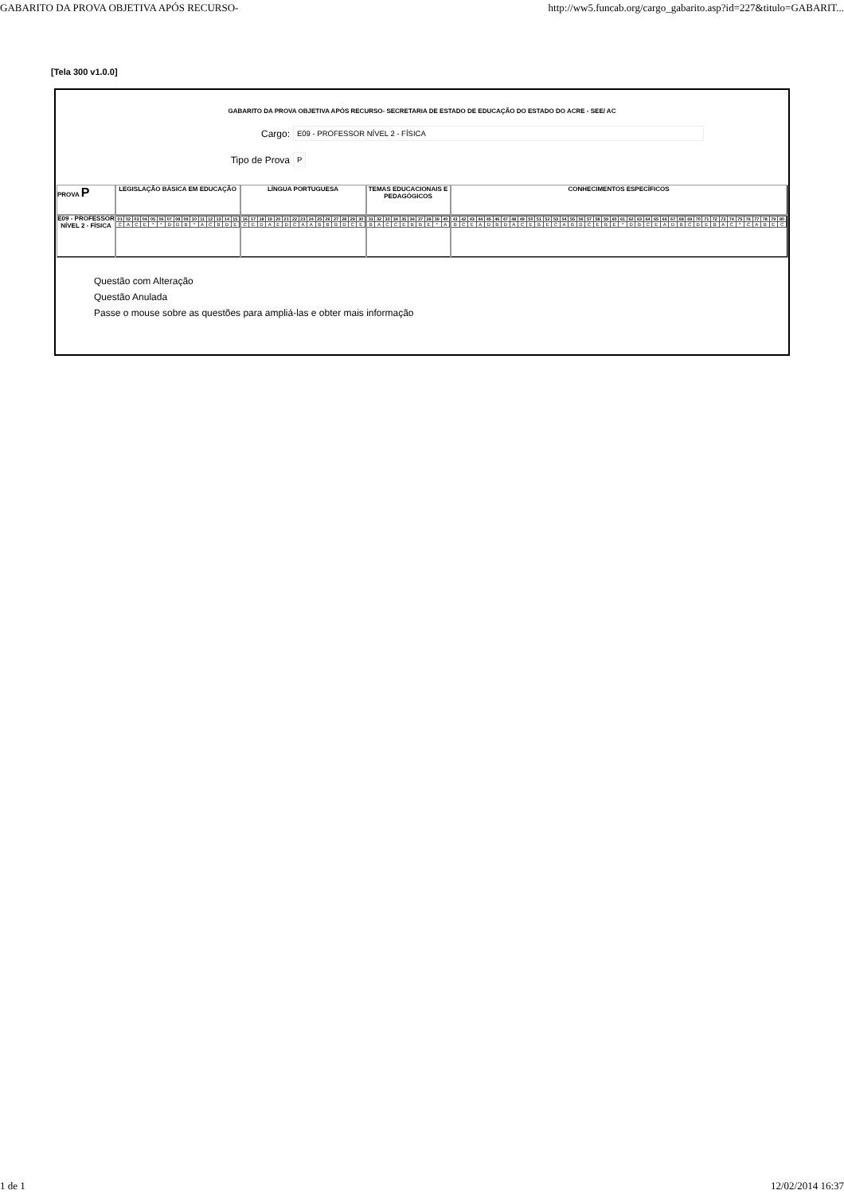GABARITO DA PROVA OBJETIVA APÓS RECURSO- http://ww5.funcab.org/cargo_gabarito.asp?id=227&titulo=GABARIT...
[Tela 300 v1.0.0]
GABARITO DA PROVA OBJETIVA APÓS RECURSO- SECRETARIA DE ESTADO DE EDUCAÇÃO DO ESTADO DO ACRE - SEE/ AC
Cargo: E09 - PROFESSOR NÍVEL 2 - FÍSICA
Tipo de Prova P
| PROVA P | LEGISLAÇÃO BÁSICA EM EDUCAÇÃO | LÍNGUA PORTUGUESA | TEMAS EDUCACIONAIS E PEDAGÓGICOS | CONHECIMENTOS ESPECÍFICOS |
| --- | --- | --- | --- | --- |
| E09 - PROFESSOR NÍVEL 2 - FÍSICA | / 01 / 02 / 03 / 04 / 05 / 06 / 07 / 08 / 09 / 10 / 11 / 12 / 13 / 14 / 15 / / C / A / C / E / * / * / D / D / B / * / A / C / B / D / E / | / 16 / 17 / 18 / 19 / 20 / 21 / 22 / 23 / 24 / 25 / 26 / 27 / 28 / 29 / 30 / / C / E / D / A / E / D / C / A / A / B / B / B / D / C / E / | / 31 / 32 / 33 / 34 / 35 / 36 / 37 / 38 / 39 / 40 / / B / A / C / C / E / B / B / E / * / A / | / 41 / 42 / 43 / 44 / 45 / 46 / 47 / 48 / 49 / 50 / 51 / 52 / 53 / 54 / 55 / 56 / 57 / 58 / 59 / 60 / 61 / 62 / 63 / 64 / 65 / 66 / 67 / 68 / 69 / 70 / 71 / 72 / 73 / 74 / 75 / 76 / 77 / 78 / 79 / 80 / / B / C / E / A / D / B / D / A / C / E / B / E / C / A / B / D / C / E / B / E / * / D / B / C / E / A / D / B / C / D / E / B / A / C / * / C / A / B / E / C / |
Questão com Alteração
Questão Anulada
Passe o mouse sobre as questões para ampliá-las e obter mais informação
1 de 1 12/02/2014 16:37